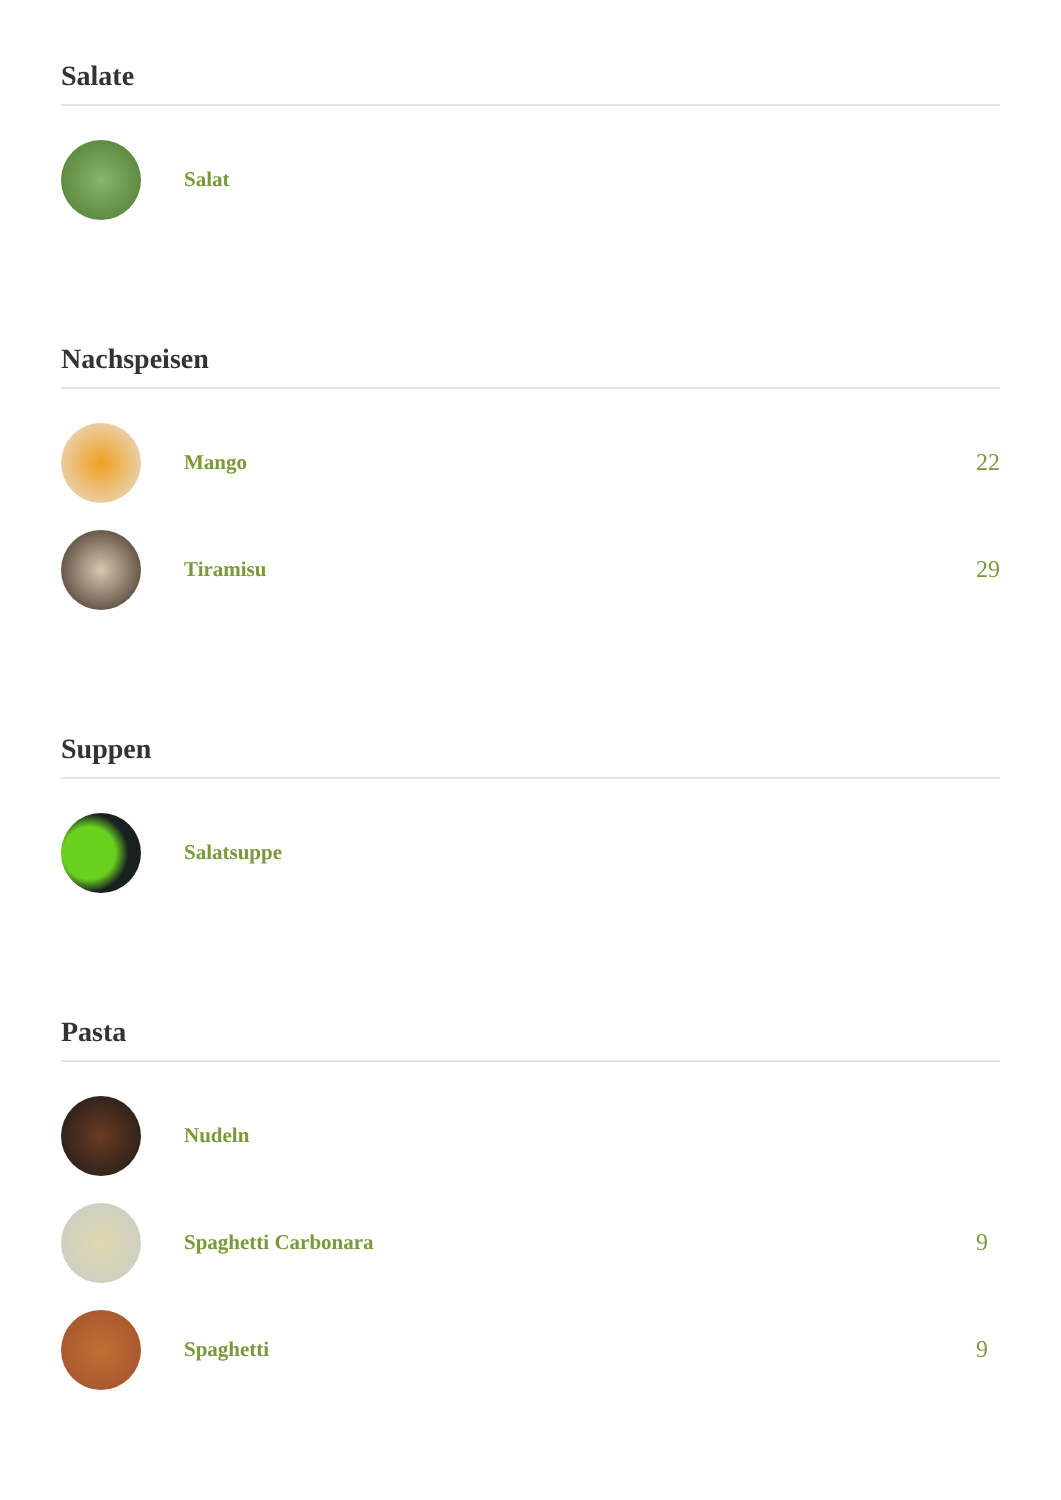Salate
Salat
Nachspeisen
Mango 22
Tiramisu 29
Suppen
Salatsuppe
Pasta
Nudeln
Spaghetti Carbonara 9
Spaghetti 9